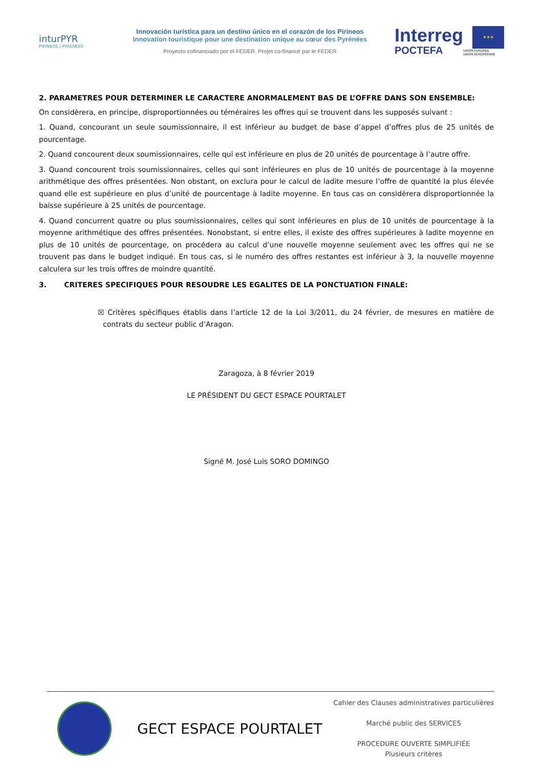inturPYR
PIRINEOS | PYRÉNÉES
Innovación turística para un destino único en el corazón de los Pirineos
Innovation touristique pour une destination unique au cœur des Pyrénées
Proyecto cofinanciado por el FEDER. Projet co-financé par le FEDER
Interreg
POCTEFA
★★★
UNIÓN EUROPEA
UNION EUROPÉENNE
2. PARAMETRES POUR DETERMINER LE CARACTERE ANORMALEMENT BAS DE L’OFFRE DANS SON ENSEMBLE:
On considèrera, en principe, disproportionnées ou téméraires les offres qui se trouvent dans les supposés suivant :
1. Quand, concourant un seule soumissionnaire, il est inférieur au budget de base d’appel d’offres plus de 25 unités de pourcentage.
2. Quand concourent deux soumissionnaires, celle qui est inférieure en plus de 20 unités de pourcentage à l’autre offre.
3. Quand concourent trois soumissionnaires, celles qui sont inférieures en plus de 10 unités de pourcentage à la moyenne arithmétique des offres présentées. Non obstant, on exclura pour le calcul de ladite mesure l’offre de quantité la plus élevée quand elle est supérieure en plus d’unité de pourcentage à ladite moyenne. En tous cas on considèrera disproportionnée la baisse supérieure à 25 unités de pourcentage.
4. Quand concurrent quatre ou plus soumissionnaires, celles qui sont inférieures en plus de 10 unités de pourcentage à la moyenne arithmétique des offres présentées. Nonobstant, si entre elles, il existe des offres supérieures à ladite moyenne en plus de 10 unités de pourcentage, on procédera au calcul d’une nouvelle moyenne seulement avec les offres qui ne se trouvent pas dans le budget indiqué. En tous cas, si le numéro des offres restantes est inférieur à 3, la nouvelle moyenne calculera sur les trois offres de moindre quantité.
3. CRITERES SPECIFIQUES POUR RESOUDRE LES EGALITES DE LA PONCTUATION FINALE:
☒ Critères spécifiques établis dans l’article 12 de la Loi 3/2011, du 24 février, de mesures en matière de contrats du secteur public d’Aragon.
Zaragoza, à 8 février 2019
LE PRÉSIDENT DU GECT ESPACE POURTALET
Signé M. José Luis SORO DOMINGO
GECT ESPACE POURTALET
Cahier des Clauses administratives particulières
Marché public des SERVICES
PROCEDURE OUVERTE SIMPLIFIÉE
Plusieurs critères